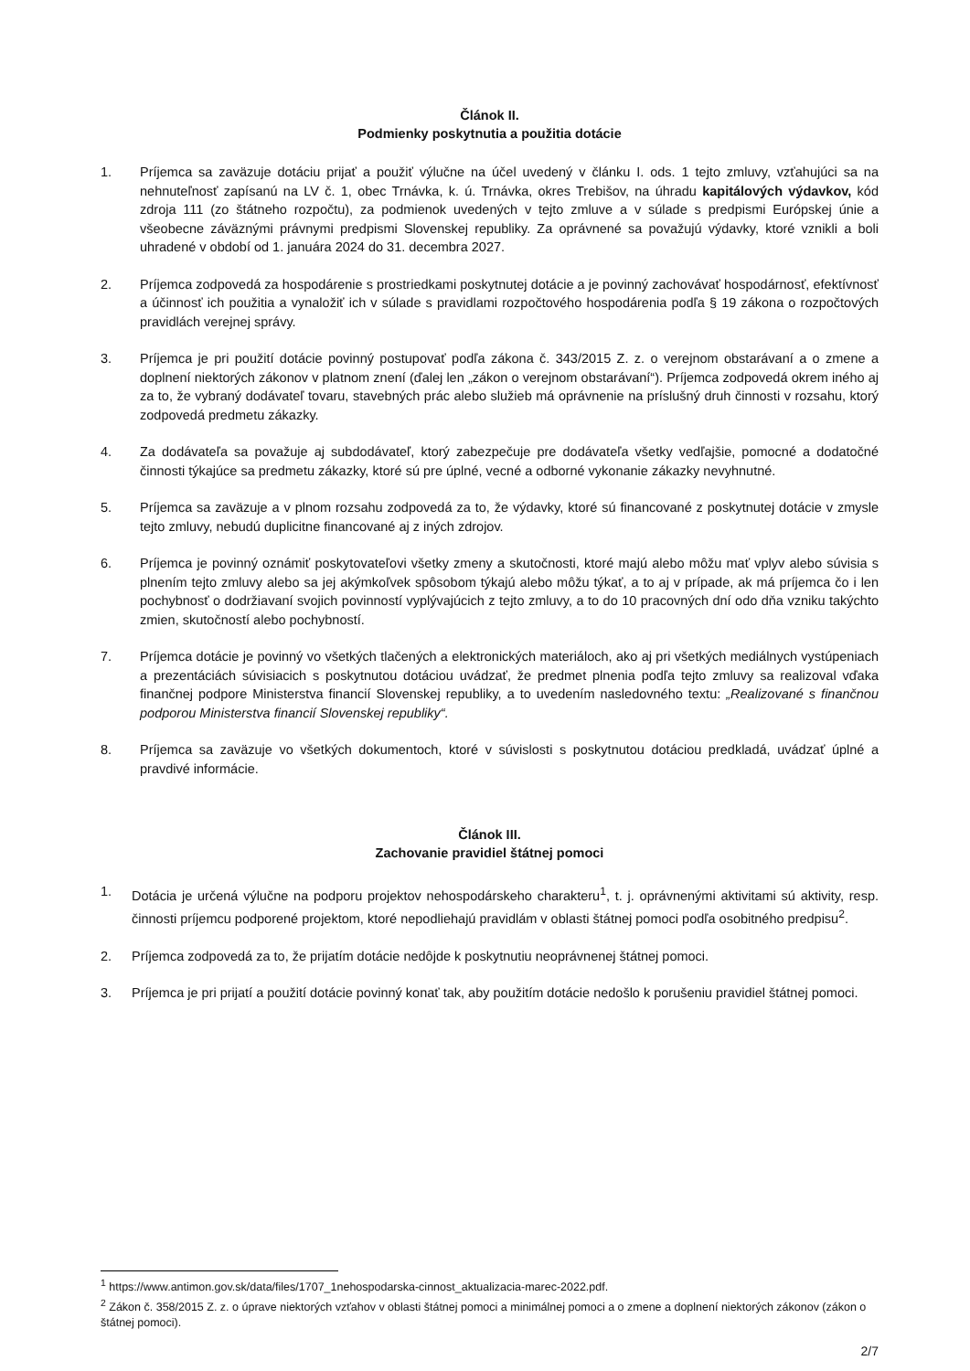Článok II.
Podmienky poskytnutia a použitia dotácie
1. Príjemca sa zaväzuje dotáciu prijať a použiť výlučne na účel uvedený v článku I. ods. 1 tejto zmluvy, vzťahujúci sa na nehnuteľnosť zapísanú na LV č. 1, obec Trnávka, k. ú. Trnávka, okres Trebišov, na úhradu kapitálových výdavkov, kód zdroja 111 (zo štátneho rozpočtu), za podmienok uvedených v tejto zmluve a v súlade s predpismi Európskej únie a všeobecne záväznými právnymi predpismi Slovenskej republiky. Za oprávnené sa považujú výdavky, ktoré vznikli a boli uhradené v období od 1. januára 2024 do 31. decembra 2027.
2. Príjemca zodpovedá za hospodárenie s prostriedkami poskytnutej dotácie a je povinný zachovávať hospodárnosť, efektívnosť a účinnosť ich použitia a vynaložiť ich v súlade s pravidlami rozpočtového hospodárenia podľa § 19 zákona o rozpočtových pravidlách verejnej správy.
3. Príjemca je pri použití dotácie povinný postupovať podľa zákona č. 343/2015 Z. z. o verejnom obstarávaní a o zmene a doplnení niektorých zákonov v platnom znení (ďalej len „zákon o verejnom obstarávaní“). Príjemca zodpovedá okrem iného aj za to, že vybraný dodávateľ tovaru, stavebných prác alebo služieb má oprávnenie na príslušný druh činnosti v rozsahu, ktorý zodpovedá predmetu zákazky.
4. Za dodávateľa sa považuje aj subdodávateľ, ktorý zabezpečuje pre dodávateľa všetky vedľajšie, pomocné a dodatočné činnosti týkajúce sa predmetu zákazky, ktoré sú pre úplné, vecné a odborné vykonanie zákazky nevyhnutné.
5. Príjemca sa zaväzuje a v plnom rozsahu zodpovedá za to, že výdavky, ktoré sú financované z poskytnutej dotácie v zmysle tejto zmluvy, nebudú duplicitne financované aj z iných zdrojov.
6. Príjemca je povinný oznámiť poskytovateľovi všetky zmeny a skutočnosti, ktoré majú alebo môžu mať vplyv alebo súvisia s plnením tejto zmluvy alebo sa jej akýmkoľvek spôsobom týkajú alebo môžu týkať, a to aj v prípade, ak má príjemca čo i len pochybnosť o dodržiavaní svojich povinností vyplývajúcich z tejto zmluvy, a to do 10 pracovných dní odo dňa vzniku takýchto zmien, skutočností alebo pochybností.
7. Príjemca dotácie je povinný vo všetkých tlačených a elektronických materiáloch, ako aj pri všetkých mediálnych vystúpeniach a prezentáciách súvisiacich s poskytnutou dotáciou uvádzať, že predmet plnenia podľa tejto zmluvy sa realizoval vďaka finančnej podpore Ministerstva financií Slovenskej republiky, a to uvedením nasledovného textu: „Realizované s finančnou podporou Ministerstva financií Slovenskej republiky“.
8. Príjemca sa zaväzuje vo všetkých dokumentoch, ktoré v súvislosti s poskytnutou dotáciou predkladá, uvádzať úplné a pravdivé informácie.
Článok III.
Zachovanie pravidiel štátnej pomoci
1. Dotácia je určená výlučne na podporu projektov nehospodárskeho charakteru<sup>1</sup>, t. j. oprávnenými aktivitami sú aktivity, resp. činnosti príjemcu podporené projektom, ktoré nepodliehajú pravidlám v oblasti štátnej pomoci podľa osobitného predpisu<sup>2</sup>.
2. Príjemca zodpovedá za to, že prijatím dotácie nedôjde k poskytnutiu neoprávnenej štátnej pomoci.
3. Príjemca je pri prijatí a použití dotácie povinný konať tak, aby použitím dotácie nedošlo k porušeniu pravidiel štátnej pomoci.
<sup>1</sup> https://www.antimon.gov.sk/data/files/1707_1nehospodarska-cinnost_aktualizacia-marec-2022.pdf.
<sup>2</sup> Zákon č. 358/2015 Z. z. o úprave niektorých vzťahov v oblasti štátnej pomoci a minimálnej pomoci a o zmene a doplnení niektorých zákonov (zákon o štátnej pomoci).
2/7